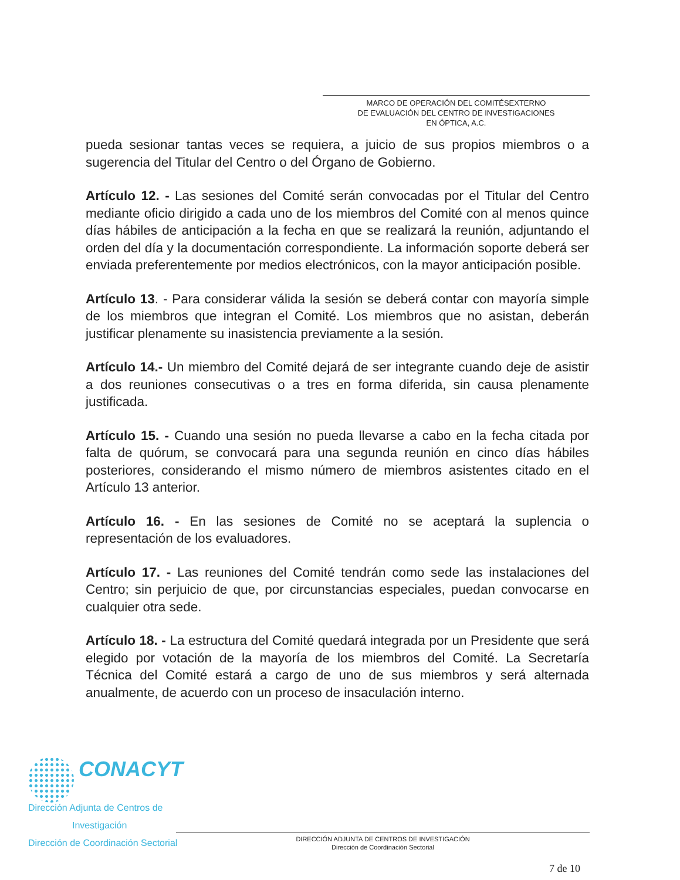MARCO DE OPERACIÓN DEL COMITÉSEXTERNO
DE EVALUACIÓN DEL CENTRO DE INVESTIGACIONES
EN ÓPTICA, A.C.
pueda sesionar tantas veces se requiera, a juicio de sus propios miembros o a sugerencia del Titular del Centro o del Órgano de Gobierno.
Artículo 12. - Las sesiones del Comité serán convocadas por el Titular del Centro mediante oficio dirigido a cada uno de los miembros del Comité con al menos quince días hábiles de anticipación a la fecha en que se realizará la reunión, adjuntando el orden del día y la documentación correspondiente. La información soporte deberá ser enviada preferentemente por medios electrónicos, con la mayor anticipación posible.
Artículo 13. - Para considerar válida la sesión se deberá contar con mayoría simple de los miembros que integran el Comité. Los miembros que no asistan, deberán justificar plenamente su inasistencia previamente a la sesión.
Artículo 14.- Un miembro del Comité dejará de ser integrante cuando deje de asistir a dos reuniones consecutivas o a tres en forma diferida, sin causa plenamente justificada.
Artículo 15. - Cuando una sesión no pueda llevarse a cabo en la fecha citada por falta de quórum, se convocará para una segunda reunión en cinco días hábiles posteriores, considerando el mismo número de miembros asistentes citado en el Artículo 13 anterior.
Artículo 16. - En las sesiones de Comité no se aceptará la suplencia o representación de los evaluadores.
Artículo 17. - Las reuniones del Comité tendrán como sede las instalaciones del Centro; sin perjuicio de que, por circunstancias especiales, puedan convocarse en cualquier otra sede.
Artículo 18. - La estructura del Comité quedará integrada por un Presidente que será elegido por votación de la mayoría de los miembros del Comité. La Secretaría Técnica del Comité estará a cargo de uno de sus miembros y será alternada anualmente, de acuerdo con un proceso de insaculación interno.
CONACYT
Dirección Adjunta de Centros de
Investigación
Dirección de Coordinación Sectorial
DIRECCIÓN ADJUNTA DE CENTROS DE INVESTIGACIÓN
Dirección de Coordinación Sectorial
7 de 10